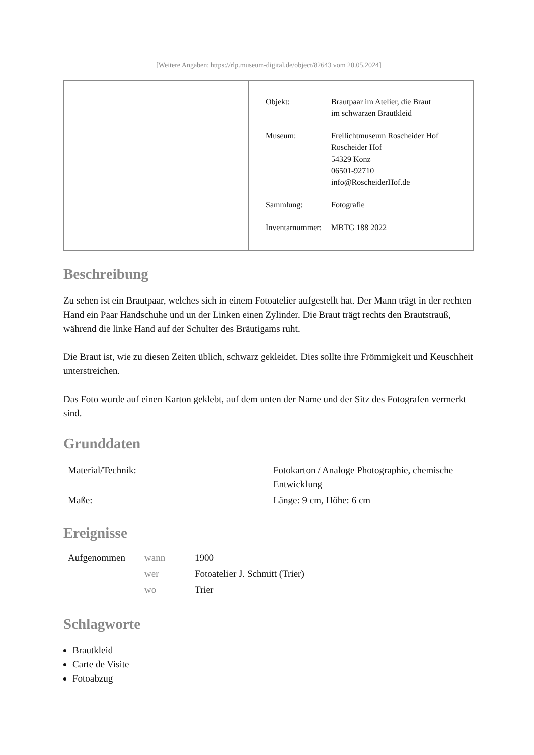[Weitere Angaben: https://rlp.museum-digital.de/object/82643 vom 20.05.2024]
| Objekt: | Brautpaar im Atelier, die Braut im schwarzen Brautkleid |
| Museum: | Freilichtmuseum Roscheider Hof Roscheider Hof 54329 Konz 06501-92710 info@RoscheiderHof.de |
| Sammlung: | Fotografie |
| Inventarnummer: | MBTG 188 2022 |
Beschreibung
Zu sehen ist ein Brautpaar, welches sich in einem Fotoatelier aufgestellt hat. Der Mann trägt in der rechten Hand ein Paar Handschuhe und un der Linken einen Zylinder. Die Braut trägt rechts den Brautstrauß, während die linke Hand auf der Schulter des Bräutigams ruht.
Die Braut ist, wie zu diesen Zeiten üblich, schwarz gekleidet. Dies sollte ihre Frömmigkeit und Keuschheit unterstreichen.
Das Foto wurde auf einen Karton geklebt, auf dem unten der Name und der Sitz des Fotografen vermerkt sind.
Grunddaten
| Material/Technik: | Fotokarton / Analoge Photographie, chemische Entwicklung |
| Maße: | Länge: 9 cm, Höhe: 6 cm |
Ereignisse
| Aufgenommen | wann | 1900 |
| | wer | Fotoatelier J. Schmitt (Trier) |
| | wo | Trier |
Schlagworte
Brautkleid
Carte de Visite
Fotoabzug